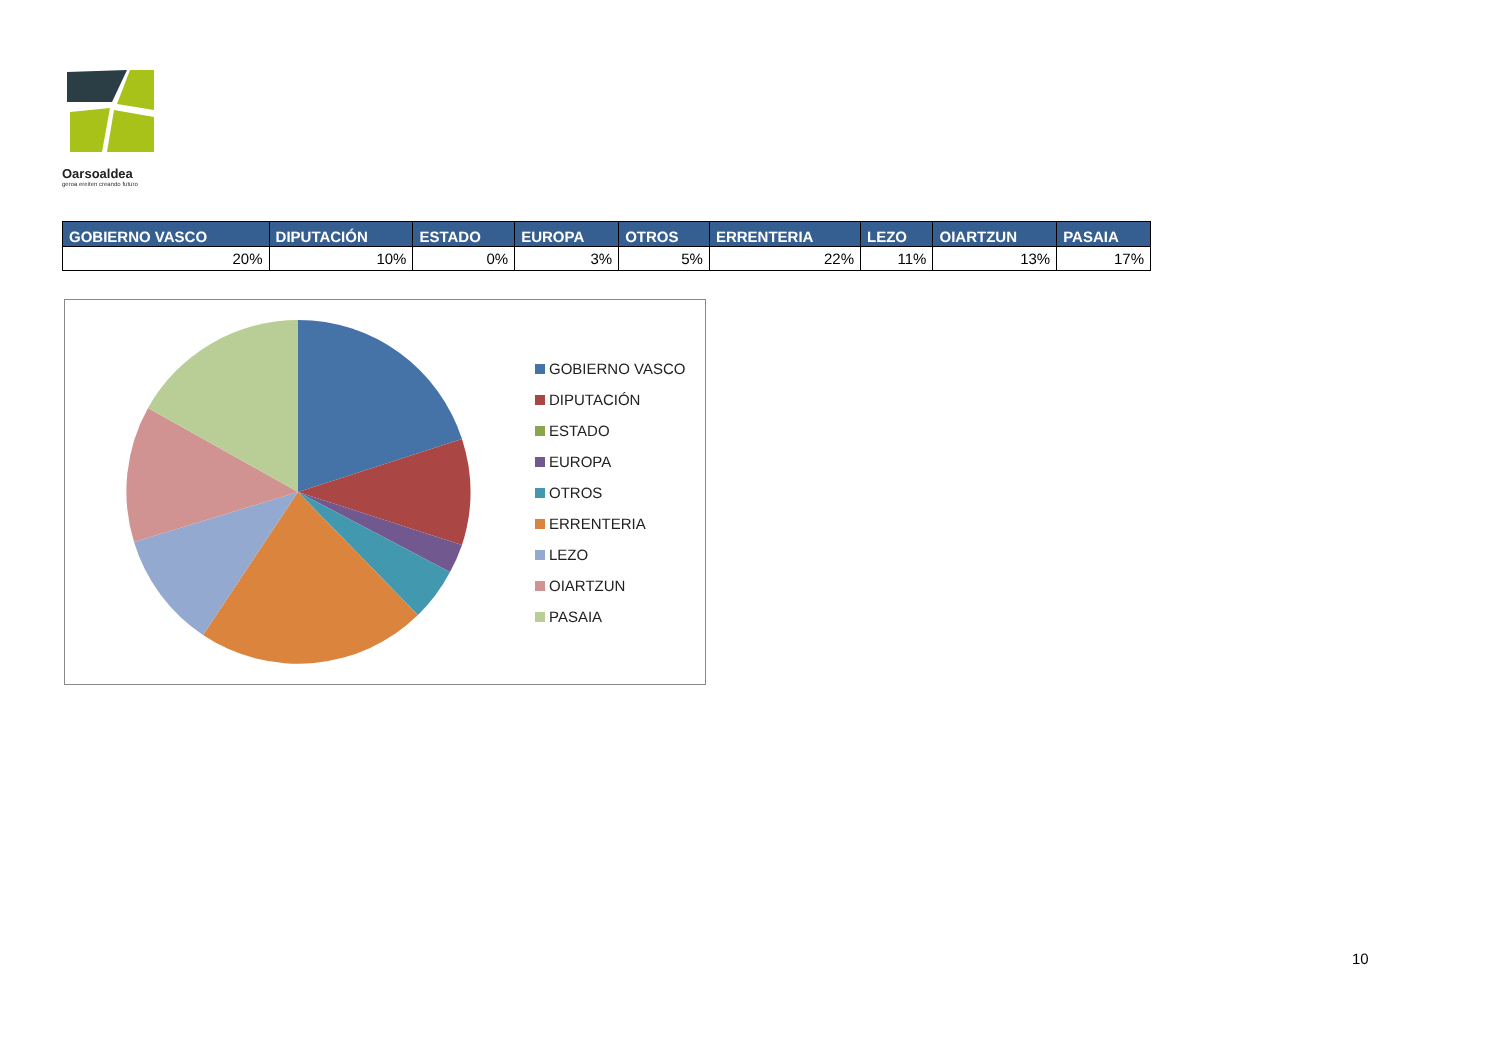Oarsoaldea
geroa ereiten creando futuro
| GOBIERNO VASCO | DIPUTACIÓN | ESTADO | EUROPA | OTROS | ERRENTERIA | LEZO | OIARTZUN | PASAIA |
| --- | --- | --- | --- | --- | --- | --- | --- | --- |
| 20% | 10% | 0% | 3% | 5% | 22% | 11% | 13% | 17% |
GOBIERNO VASCO
DIPUTACIÓN
ESTADO
EUROPA
OTROS
ERRENTERIA
LEZO
OIARTZUN
PASAIA
10